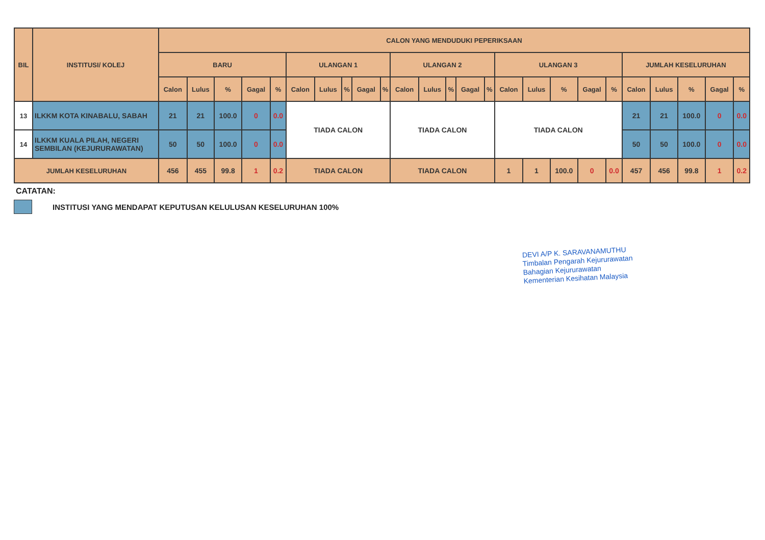| BIL | INSTITUSI/ KOLEJ | CALON YANG MENDUDUKI PEPERIKSAAN | | | | | | | | | | | | | | | | | | | | | | | | |
| --- | --- | --- | --- | --- | --- | --- | --- | --- | --- | --- | --- | --- | --- | --- | --- | --- | --- | --- | --- | --- | --- | --- | --- | --- | --- | --- |
| | | BARU | | | | | ULANGAN 1 | | | | | ULANGAN 2 | | | | | ULANGAN 3 | | | | | JUMLAH KESELURUHAN | | | | |
| | | Calon | Lulus | % | Gagal | % | Calon | Lulus | % | Gagal | % | Calon | Lulus | % | Gagal | % | Calon | Lulus | % | Gagal | % | Calon | Lulus | % | Gagal | % |
| 13 | ILKKM KOTA KINABALU, SABAH | 21 | 21 | 100.0 | 0 | 0.0 | TIADA CALON | | | | | TIADA CALON | | | | | TIADA CALON | | | | | 21 | 21 | 100.0 | 0 | 0.0 |
| 14 | ILKKM KUALA PILAH, NEGERI SEMBILAN (KEJURURAWATAN) | 50 | 50 | 100.0 | 0 | 0.0 | | | | | | | | | | | | | | | | 50 | 50 | 100.0 | 0 | 0.0 |
| JUMLAH KESELURUHAN | | 456 | 455 | 99.8 | 1 | 0.2 | TIADA CALON | | | | | TIADA CALON | | | | | 1 | 1 | 100.0 | 0 | 0.0 | 457 | 456 | 99.8 | 1 | 0.2 |
CATATAN:
INSTITUSI YANG MENDAPAT KEPUTUSAN KELULUSAN KESELURUHAN 100%
DEVI A/P K. SARAVANAMUTHU
Timbalan Pengarah Kejururawatan
Bahagian Kejururawatan
Kementerian Kesihatan Malaysia